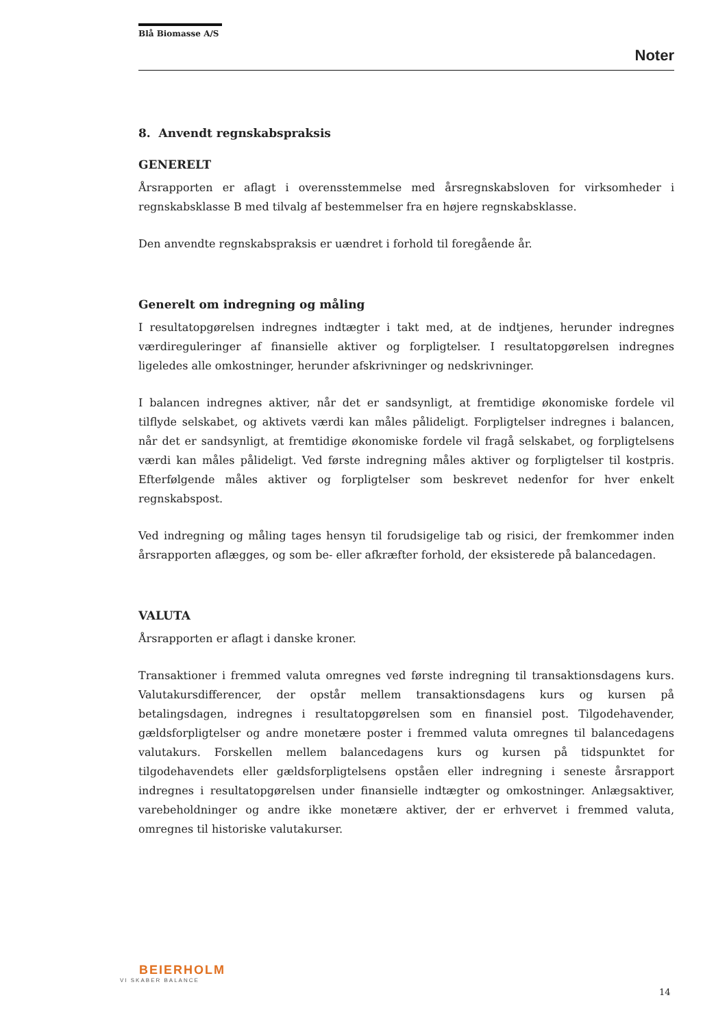Blå Biomasse A/S
Noter
8. Anvendt regnskabspraksis
GENERELT
Årsrapporten er aflagt i overensstemmelse med årsregnskabsloven for virksomheder i regnskabsklasse B med tilvalg af bestemmelser fra en højere regnskabsklasse.
Den anvendte regnskabspraksis er uændret i forhold til foregående år.
Generelt om indregning og måling
I resultatopgørelsen indregnes indtægter i takt med, at de indtjenes, herunder indregnes værdireguleringer af finansielle aktiver og forpligtelser. I resultatopgørelsen indregnes ligeledes alle omkostninger, herunder afskrivninger og nedskrivninger.
I balancen indregnes aktiver, når det er sandsynligt, at fremtidige økonomiske fordele vil tilflyde selskabet, og aktivets værdi kan måles pålideligt. Forpligtelser indregnes i balancen, når det er sandsynligt, at fremtidige økonomiske fordele vil fragå selskabet, og forpligtelsens værdi kan måles pålideligt. Ved første indregning måles aktiver og forpligtelser til kostpris. Efterfølgende måles aktiver og forpligtelser som beskrevet nedenfor for hver enkelt regnskabspost.
Ved indregning og måling tages hensyn til forudsigelige tab og risici, der fremkommer inden årsrapporten aflægges, og som be- eller afkræfter forhold, der eksisterede på balancedagen.
VALUTA
Årsrapporten er aflagt i danske kroner.
Transaktioner i fremmed valuta omregnes ved første indregning til transaktionsdagens kurs. Valutakursdifferencer, der opstår mellem transaktionsdagens kurs og kursen på betalingsdagen, indregnes i resultatopgørelsen som en finansiel post. Tilgodehavender, gældsforpligtelser og andre monetære poster i fremmed valuta omregnes til balancedagens valutakurs. Forskellen mellem balancedagens kurs og kursen på tidspunktet for tilgodehavendets eller gældsforpligtelsens opståen eller indregning i seneste årsrapport indregnes i resultatopgørelsen under finansielle indtægter og omkostninger. Anlægsaktiver, varebeholdninger og andre ikke monetære aktiver, der er erhvervet i fremmed valuta, omregnes til historiske valutakurser.
BEIERHOLM
VI SKABER BALANCE
14